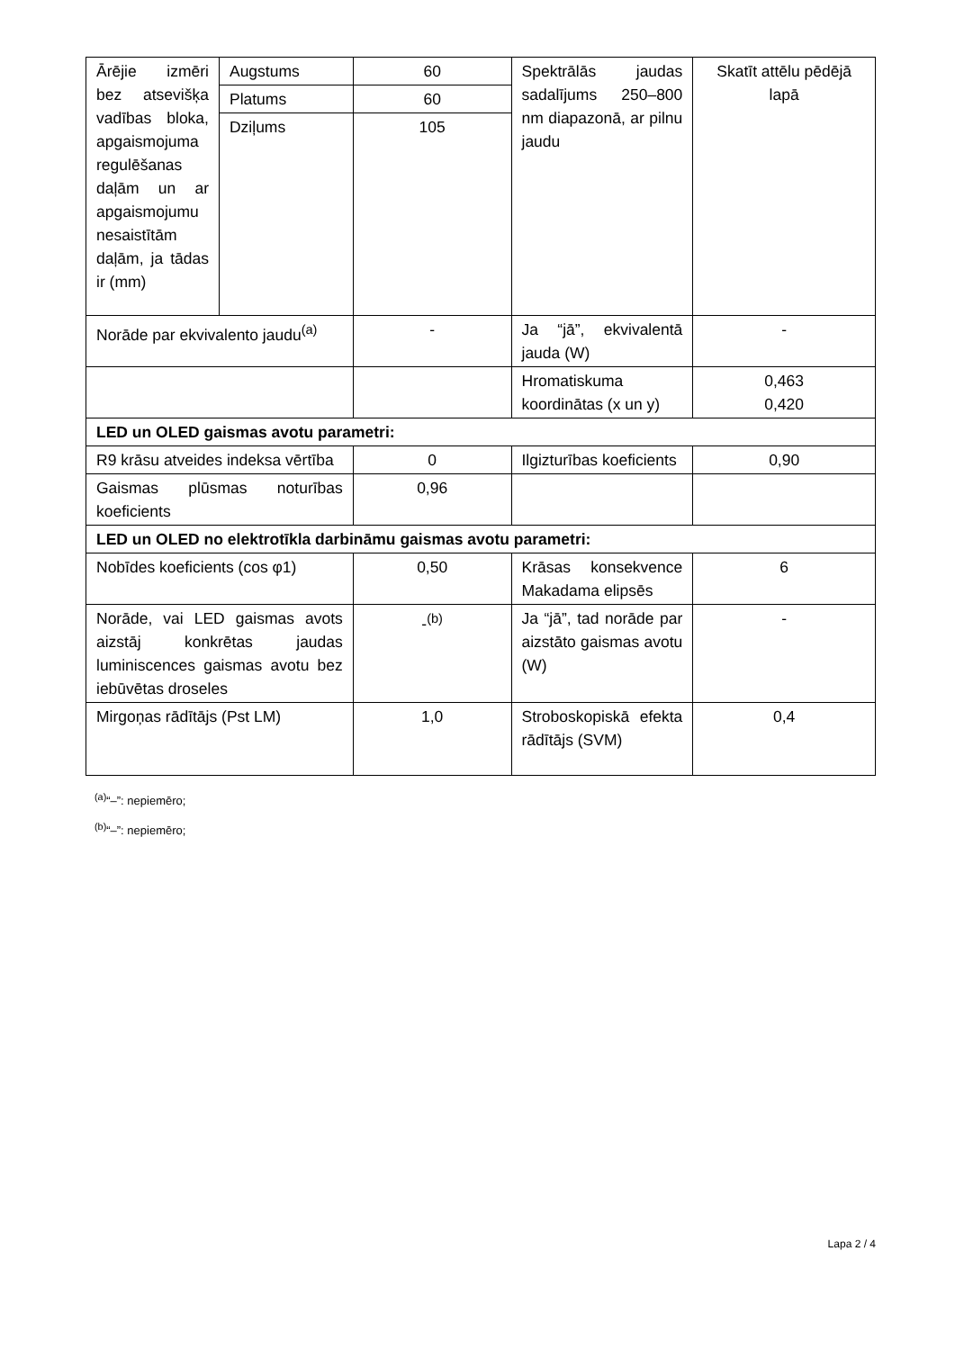| Ārējie izmēri bez atsevišķa vadības bloka, apgaismojuma regulēšanas daļām un ar apgaismojumu nesaistītām daļām, ja tādas ir (mm) | Augstums | 60 | Spektrālās jaudas sadalījums 250–800 nm diapazonā, ar pilnu jaudu | Skatīt attēlu pēdējā lapā |
| | Platums | 60 | | |
| | Dziļums | 105 | | |
| Norāde par ekvivalento jaudu<sup>(a)</sup> | | - | Ja “jā”, ekvivalentā jauda (W) | - |
| | | | Hromatiskuma koordinātas (x un y) | 0,463 0,420 |
| LED un OLED gaismas avotu parametri: | | | | |
| R9 krāsu atveides indeksa vērtība | | 0 | Ilgizturības koeficients | 0,90 |
| Gaismas plūsmas noturības koeficients | | 0,96 | | |
| LED un OLED no elektrotīkla darbināmu gaismas avotu parametri: | | | | |
| Nobīdes koeficients (cos φ1) | | 0,50 | Krāsas konsekvence Makadama elipsēs | 6 |
| Norāde, vai LED gaismas avots aizstāj konkrētas jaudas luminiscences gaismas avotu bez iebūvētas droseles | | -<sup>(b)</sup> | Ja “jā”, tad norāde par aizstāto gaismas avotu (W) | - |
| Mirgoņas rādītājs (Pst LM) | | 1,0 | Stroboskopiskā efekta rādītājs (SVM) | 0,4 |
<sup>(a)</sup> “–”: nepiemēro;
<sup>(b)</sup> “–”: nepiemēro;
Lapa 2 / 4